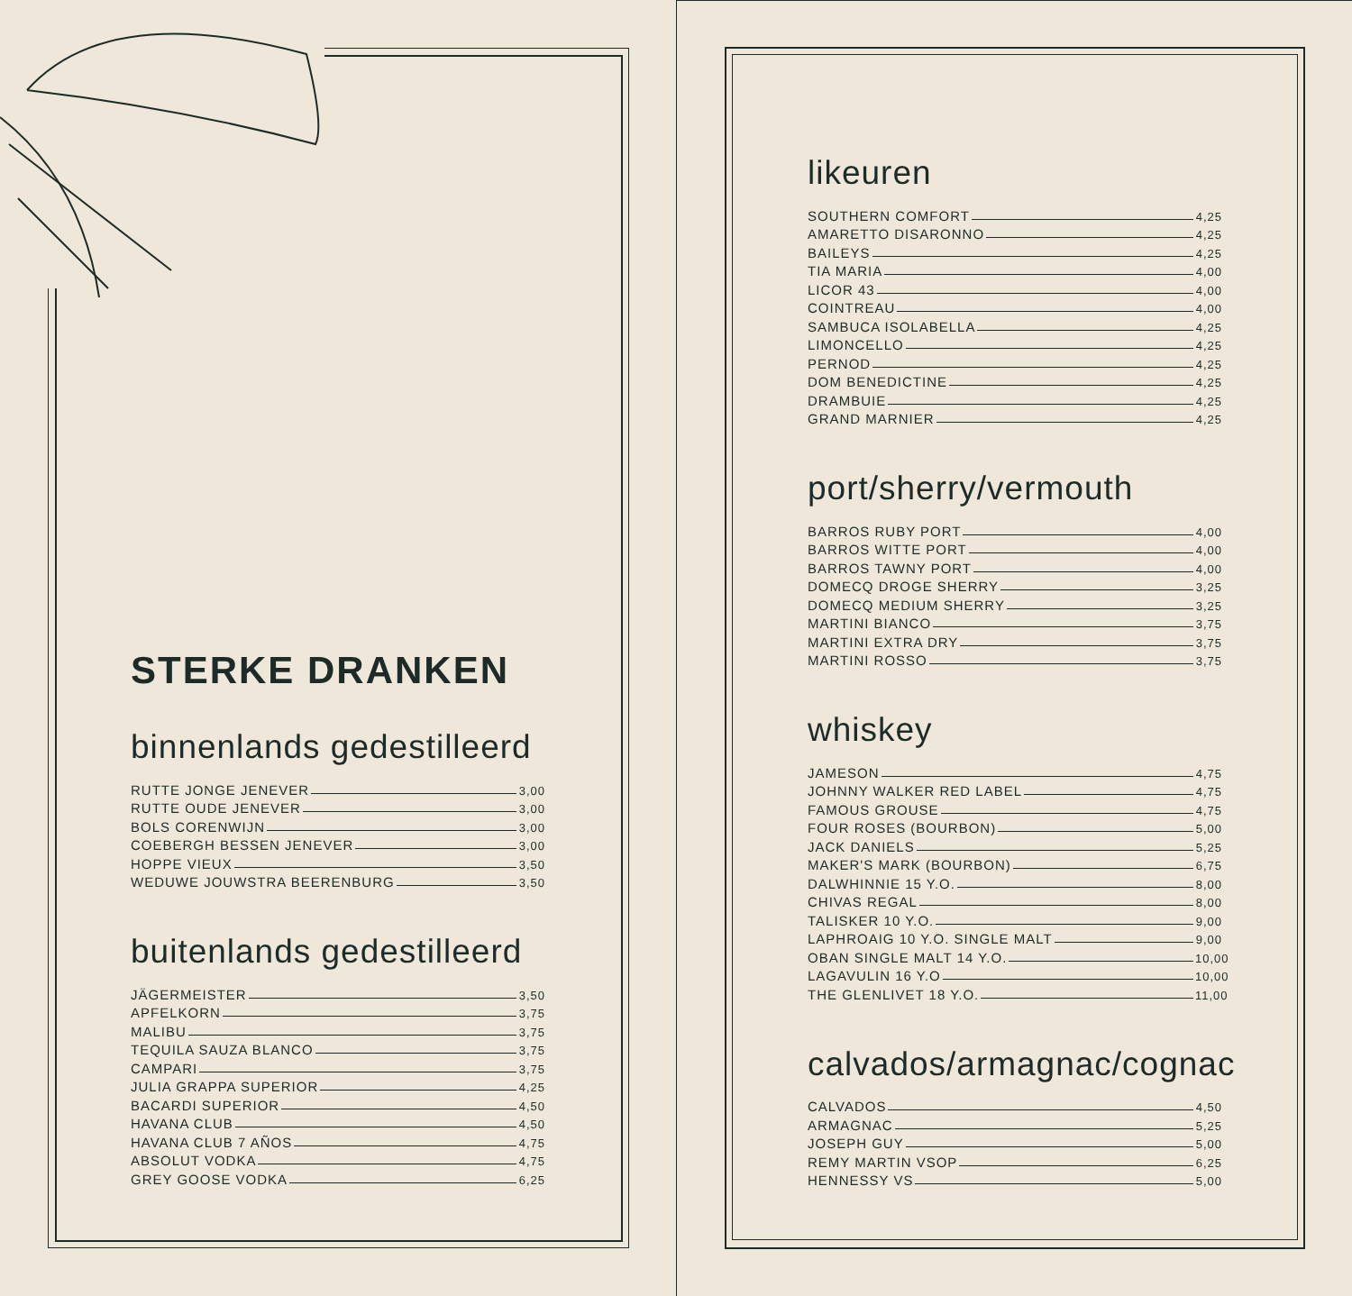STERKE DRANKEN
binnenlands gedestilleerd
RUTTE JONGE JENEVER 3,00
RUTTE OUDE JENEVER 3,00
BOLS CORENWIJN 3,00
COEBERGH BESSEN JENEVER 3,00
HOPPE VIEUX 3,50
WEDUWE JOUWSTRA BEERENBURG 3,50
buitenlands gedestilleerd
JÄGERMEISTER 3,50
APFELKORN 3,75
MALIBU 3,75
TEQUILA SAUZA BLANCO 3,75
CAMPARI 3,75
JULIA GRAPPA SUPERIOR 4,25
BACARDI SUPERIOR 4,50
HAVANA CLUB 4,50
HAVANA CLUB 7 AÑOS 4,75
ABSOLUT VODKA 4,75
GREY GOOSE VODKA 6,25
likeuren
SOUTHERN COMFORT 4,25
AMARETTO DISARONNO 4,25
BAILEYS 4,25
TIA MARIA 4,00
LICOR 43 4,00
COINTREAU 4,00
SAMBUCA ISOLABELLA 4,25
LIMONCELLO 4,25
PERNOD 4,25
DOM BENEDICTINE 4,25
DRAMBUIE 4,25
GRAND MARNIER 4,25
port/sherry/vermouth
BARROS RUBY PORT 4,00
BARROS WITTE PORT 4,00
BARROS TAWNY PORT 4,00
DOMECQ DROGE SHERRY 3,25
DOMECQ MEDIUM SHERRY 3,25
MARTINI BIANCO 3,75
MARTINI EXTRA DRY 3,75
MARTINI ROSSO 3,75
whiskey
JAMESON 4,75
JOHNNY WALKER RED LABEL 4,75
FAMOUS GROUSE 4,75
FOUR ROSES (BOURBON) 5,00
JACK DANIELS 5,25
MAKER'S MARK (BOURBON) 6,75
DALWHINNIE 15 Y.O. 8,00
CHIVAS REGAL 8,00
TALISKER 10 Y.O. 9,00
LAPHROAIG 10 Y.O. SINGLE MALT 9,00
OBAN SINGLE MALT 14 Y.O. 10,00
LAGAVULIN 16 Y.O 10,00
THE GLENLIVET 18 Y.O. 11,00
calvados/armagnac/cognac
CALVADOS 4,50
ARMAGNAC 5,25
JOSEPH GUY 5,00
REMY MARTIN VSOP 6,25
HENNESSY VS 5,00